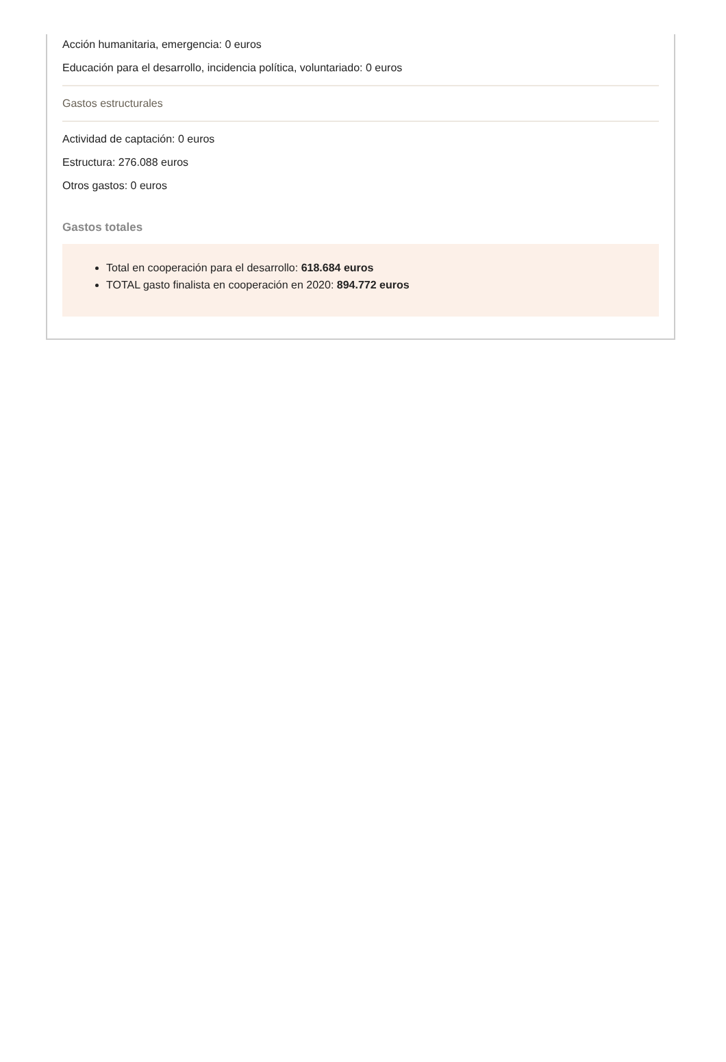Acción humanitaria, emergencia: 0 euros
Educación para el desarrollo, incidencia política, voluntariado: 0 euros
Gastos estructurales
Actividad de captación: 0 euros
Estructura: 276.088 euros
Otros gastos: 0 euros
Gastos totales
Total en cooperación para el desarrollo: 618.684 euros
TOTAL gasto finalista en cooperación en 2020: 894.772 euros